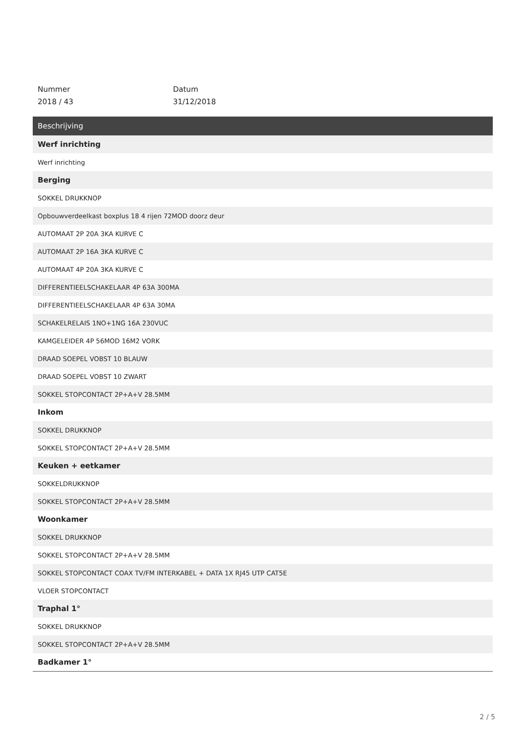Nummer
2018 / 43
Datum
31/12/2018
| Beschrijving |
| --- |
| Werf inrichting |
| Werf inrichting |
| Berging |
| SOKKEL DRUKKNOP |
| Opbouwverdeelkast boxplus 18 4 rijen 72MOD doorz deur |
| AUTOMAAT 2P 20A 3KA KURVE C |
| AUTOMAAT 2P 16A 3KA KURVE C |
| AUTOMAAT 4P 20A 3KA KURVE C |
| DIFFERENTIEELSCHAKELAAR 4P 63A 300MA |
| DIFFERENTIEELSCHAKELAAR 4P 63A 30MA |
| SCHAKELRELAIS 1NO+1NG 16A 230VUC |
| KAMGELEIDER 4P 56MOD 16M2 VORK |
| DRAAD SOEPEL VOBST 10 BLAUW |
| DRAAD SOEPEL VOBST 10 ZWART |
| SOKKEL STOPCONTACT 2P+A+V 28.5MM |
| Inkom |
| SOKKEL DRUKKNOP |
| SOKKEL STOPCONTACT 2P+A+V 28.5MM |
| Keuken + eetkamer |
| SOKKELDRUKKNOP |
| SOKKEL STOPCONTACT 2P+A+V 28.5MM |
| Woonkamer |
| SOKKEL DRUKKNOP |
| SOKKEL STOPCONTACT 2P+A+V 28.5MM |
| SOKKEL STOPCONTACT COAX TV/FM INTERKABEL + DATA 1X RJ45 UTP CAT5E |
| VLOER STOPCONTACT |
| Traphal 1° |
| SOKKEL DRUKKNOP |
| SOKKEL STOPCONTACT 2P+A+V 28.5MM |
| Badkamer 1° |
2 / 5